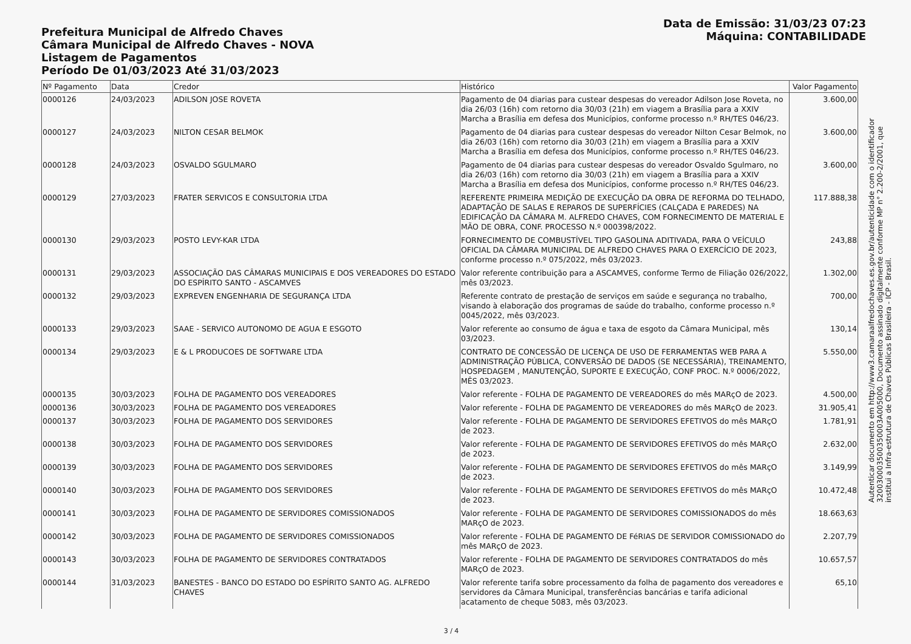Prefeitura Municipal de Alfredo Chaves
Câmara Municipal de Alfredo Chaves - NOVA
Listagem de Pagamentos
Período De 01/03/2023 Até 31/03/2023
Data de Emissão: 31/03/23 07:23
Máquina: CONTABILIDADE
| Nº Pagamento | Data | Credor | Histórico | Valor Pagamento |
| --- | --- | --- | --- | --- |
| 0000126 | 24/03/2023 | ADILSON JOSE ROVETA | Pagamento de 04 diarias para custear despesas do vereador Adilson Jose Roveta, no dia 26/03 (16h) com retorno dia 30/03 (21h) em viagem a Brasília para a XXIV Marcha a Brasília em defesa dos Municípios, conforme processo n.º RH/TES 046/23. | 3.600,00 |
| 0000127 | 24/03/2023 | NILTON CESAR BELMOK | Pagamento de 04 diarias para custear despesas do vereador Nilton Cesar Belmok, no dia 26/03 (16h) com retorno dia 30/03 (21h) em viagem a Brasília para a XXIV Marcha a Brasília em defesa dos Municípios, conforme processo n.º RH/TES 046/23. | 3.600,00 |
| 0000128 | 24/03/2023 | OSVALDO SGULMARO | Pagamento de 04 diarias para custear despesas do vereador Osvaldo Sgulmaro, no dia 26/03 (16h) com retorno dia 30/03 (21h) em viagem a Brasília para a XXIV Marcha a Brasília em defesa dos Municípios, conforme processo n.º RH/TES 046/23. | 3.600,00 |
| 0000129 | 27/03/2023 | FRATER SERVICOS E CONSULTORIA LTDA | REFERENTE PRIMEIRA MEDIÇÃO DE EXECUÇÃO DA OBRA DE REFORMA DO TELHADO, ADAPTAÇÃO DE SALAS E REPAROS DE SUPERFÍCIES (CALÇADA E PAREDES) NA EDIFICAÇÃO DA CÂMARA M. ALFREDO CHAVES, COM FORNECIMENTO DE MATERIAL E MÃO DE OBRA, CONF. PROCESSO N.º 000398/2022. | 117.888,38 |
| 0000130 | 29/03/2023 | POSTO LEVY-KAR LTDA | FORNECIMENTO DE COMBUSTÍVEL TIPO GASOLINA ADITIVADA, PARA O VEÍCULO OFICIAL DA CÂMARA MUNICIPAL DE ALFREDO CHAVES PARA O EXERCÍCIO DE 2023, conforme processo n.º 075/2022, mês 03/2023. | 243,88 |
| 0000131 | 29/03/2023 | ASSOCIAÇÃO DAS CÂMARAS MUNICIPAIS E DOS VEREADORES DO ESTADO DO ESPÍRITO SANTO - ASCAMVES | Valor referente contribuição para a ASCAMVES, conforme Termo de Filiação 026/2022, mês 03/2023. | 1.302,00 |
| 0000132 | 29/03/2023 | EXPREVEN ENGENHARIA DE SEGURANÇA LTDA | Referente contrato de prestação de serviços em saúde e segurança no trabalho, visando à elaboração dos programas de saúde do trabalho, conforme processo n.º 0045/2022, mês 03/2023. | 700,00 |
| 0000133 | 29/03/2023 | SAAE - SERVICO AUTONOMO DE AGUA E ESGOTO | Valor referente ao consumo de água e taxa de esgoto da Câmara Municipal, mês 03/2023. | 130,14 |
| 0000134 | 29/03/2023 | E & L PRODUCOES DE SOFTWARE LTDA | CONTRATO DE CONCESSÃO DE LICENÇA DE USO DE FERRAMENTAS WEB PARA A ADMINISTRAÇÃO PÚBLICA, CONVERSÃO DE DADOS (SE NECESSÁRIA), TREINAMENTO, HOSPEDAGEM , MANUTENÇÃO, SUPORTE E EXECUÇÃO, CONF PROC. N.º 0006/2022, MÊS 03/2023. | 5.550,00 |
| 0000135 | 30/03/2023 | FOLHA DE PAGAMENTO DOS VEREADORES | Valor referente - FOLHA DE PAGAMENTO DE VEREADORES do mês MARçO de 2023. | 4.500,00 |
| 0000136 | 30/03/2023 | FOLHA DE PAGAMENTO DOS VEREADORES | Valor referente - FOLHA DE PAGAMENTO DE VEREADORES do mês MARçO de 2023. | 31.905,41 |
| 0000137 | 30/03/2023 | FOLHA DE PAGAMENTO DOS SERVIDORES | Valor referente - FOLHA DE PAGAMENTO DE SERVIDORES EFETIVOS do mês MARçO de 2023. | 1.781,91 |
| 0000138 | 30/03/2023 | FOLHA DE PAGAMENTO DOS SERVIDORES | Valor referente - FOLHA DE PAGAMENTO DE SERVIDORES EFETIVOS do mês MARçO de 2023. | 2.632,00 |
| 0000139 | 30/03/2023 | FOLHA DE PAGAMENTO DOS SERVIDORES | Valor referente - FOLHA DE PAGAMENTO DE SERVIDORES EFETIVOS do mês MARçO de 2023. | 3.149,99 |
| 0000140 | 30/03/2023 | FOLHA DE PAGAMENTO DOS SERVIDORES | Valor referente - FOLHA DE PAGAMENTO DE SERVIDORES EFETIVOS do mês MARçO de 2023. | 10.472,48 |
| 0000141 | 30/03/2023 | FOLHA DE PAGAMENTO DE SERVIDORES COMISSIONADOS | Valor referente - FOLHA DE PAGAMENTO DE SERVIDORES COMISSIONADOS do mês MARçO de 2023. | 18.663,63 |
| 0000142 | 30/03/2023 | FOLHA DE PAGAMENTO DE SERVIDORES COMISSIONADOS | Valor referente - FOLHA DE PAGAMENTO DE FéRIAS DE SERVIDOR COMISSIONADO do mês MARçO de 2023. | 2.207,79 |
| 0000143 | 30/03/2023 | FOLHA DE PAGAMENTO DE SERVIDORES CONTRATADOS | Valor referente - FOLHA DE PAGAMENTO DE SERVIDORES CONTRATADOS do mês MARçO de 2023. | 10.657,57 |
| 0000144 | 31/03/2023 | BANESTES - BANCO DO ESTADO DO ESPÍRITO SANTO AG. ALFREDO CHAVES | Valor referente tarifa sobre processamento da folha de pagamento dos vereadores e servidores da Câmara Municipal, transferências bancárias e tarifa adicional acatamento de cheque 5083, mês 03/2023. | 65,10 |
3 / 4
Autenticar documento em http://www3.camaraalfredochaves.es.gov.br/autenticidade com o identificador 320030003500350003A005000, Documento assinado digitalmente conforme MP n° 2.200-2/2001, que institui a Infra-estrutura de Chaves Públicas Brasileira - ICP - Brasil.